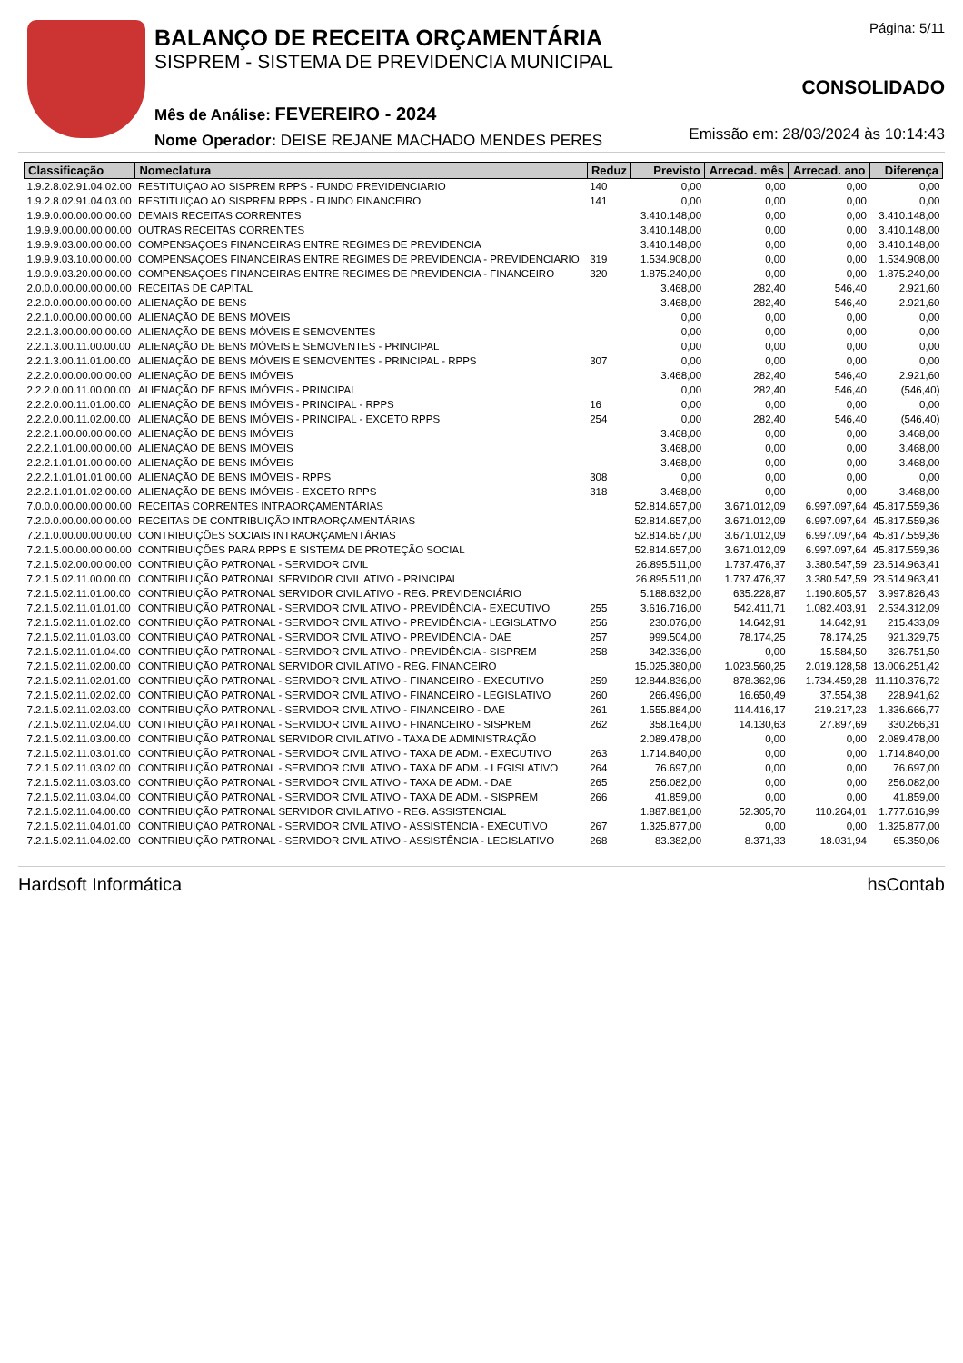BALANÇO DE RECEITA ORÇAMENTÁRIA
SISPREM - SISTEMA DE PREVIDENCIA MUNICIPAL
Mês de Análise: FEVEREIRO - 2024
Nome Operador: DEISE REJANE MACHADO MENDES PERES
Página: 5/11
CONSOLIDADO
Emissão em: 28/03/2024 às 10:14:43
| Classificação | Nomeclatura | Reduz | Previsto | Arrecad. mês | Arrecad. ano | Diferença |
| --- | --- | --- | --- | --- | --- | --- |
| 1.9.2.8.02.91.04.02.00 | RESTITUIÇAO AO SISPREM RPPS - FUNDO PREVIDENCIARIO | 140 | 0,00 | 0,00 | 0,00 | 0,00 |
| 1.9.2.8.02.91.04.03.00 | RESTITUIÇAO AO SISPREM RPPS - FUNDO FINANCEIRO | 141 | 0,00 | 0,00 | 0,00 | 0,00 |
| 1.9.9.0.00.00.00.00.00 | DEMAIS RECEITAS CORRENTES | | 3.410.148,00 | 0,00 | 0,00 | 3.410.148,00 |
| 1.9.9.9.00.00.00.00.00 | OUTRAS RECEITAS CORRENTES | | 3.410.148,00 | 0,00 | 0,00 | 3.410.148,00 |
| 1.9.9.9.03.00.00.00.00 | COMPENSAÇOES FINANCEIRAS ENTRE REGIMES DE PREVIDENCIA | | 3.410.148,00 | 0,00 | 0,00 | 3.410.148,00 |
| 1.9.9.9.03.10.00.00.00 | COMPENSAÇOES FINANCEIRAS ENTRE REGIMES DE PREVIDENCIA - PREVIDENCIARIO | 319 | 1.534.908,00 | 0,00 | 0,00 | 1.534.908,00 |
| 1.9.9.9.03.20.00.00.00 | COMPENSAÇOES FINANCEIRAS ENTRE REGIMES DE PREVIDENCIA - FINANCEIRO | 320 | 1.875.240,00 | 0,00 | 0,00 | 1.875.240,00 |
| 2.0.0.0.00.00.00.00.00 | RECEITAS DE CAPITAL | | 3.468,00 | 282,40 | 546,40 | 2.921,60 |
| 2.2.0.0.00.00.00.00.00 | ALIENAÇÃO DE BENS | | 3.468,00 | 282,40 | 546,40 | 2.921,60 |
| 2.2.1.0.00.00.00.00.00 | ALIENAÇÃO DE BENS MÓVEIS | | 0,00 | 0,00 | 0,00 | 0,00 |
| 2.2.1.3.00.00.00.00.00 | ALIENAÇÃO DE BENS MÓVEIS E SEMOVENTES | | 0,00 | 0,00 | 0,00 | 0,00 |
| 2.2.1.3.00.11.00.00.00 | ALIENAÇÃO DE BENS MÓVEIS E SEMOVENTES - PRINCIPAL | | 0,00 | 0,00 | 0,00 | 0,00 |
| 2.2.1.3.00.11.01.00.00 | ALIENAÇÃO DE BENS MÓVEIS E SEMOVENTES - PRINCIPAL - RPPS | 307 | 0,00 | 0,00 | 0,00 | 0,00 |
| 2.2.2.0.00.00.00.00.00 | ALIENAÇÃO DE BENS IMÓVEIS | | 3.468,00 | 282,40 | 546,40 | 2.921,60 |
| 2.2.2.0.00.11.00.00.00 | ALIENAÇÃO DE BENS IMÓVEIS - PRINCIPAL | | 0,00 | 282,40 | 546,40 | (546,40) |
| 2.2.2.0.00.11.01.00.00 | ALIENAÇÃO DE BENS IMÓVEIS - PRINCIPAL - RPPS | 16 | 0,00 | 0,00 | 0,00 | 0,00 |
| 2.2.2.0.00.11.02.00.00 | ALIENAÇÃO DE BENS IMÓVEIS - PRINCIPAL - EXCETO RPPS | 254 | 0,00 | 282,40 | 546,40 | (546,40) |
| 2.2.2.1.00.00.00.00.00 | ALIENAÇÃO DE BENS IMÓVEIS | | 3.468,00 | 0,00 | 0,00 | 3.468,00 |
| 2.2.2.1.01.00.00.00.00 | ALIENAÇÃO DE BENS IMÓVEIS | | 3.468,00 | 0,00 | 0,00 | 3.468,00 |
| 2.2.2.1.01.01.00.00.00 | ALIENAÇÃO DE BENS IMÓVEIS | | 3.468,00 | 0,00 | 0,00 | 3.468,00 |
| 2.2.2.1.01.01.01.00.00 | ALIENAÇÃO DE BENS IMÓVEIS - RPPS | 308 | 0,00 | 0,00 | 0,00 | 0,00 |
| 2.2.2.1.01.01.02.00.00 | ALIENAÇÃO DE BENS IMÓVEIS - EXCETO RPPS | 318 | 3.468,00 | 0,00 | 0,00 | 3.468,00 |
| 7.0.0.0.00.00.00.00.00 | RECEITAS CORRENTES INTRAORÇAMENTÁRIAS | | 52.814.657,00 | 3.671.012,09 | 6.997.097,64 | 45.817.559,36 |
| 7.2.0.0.00.00.00.00.00 | RECEITAS DE CONTRIBUIÇÃO INTRAORÇAMENTÁRIAS | | 52.814.657,00 | 3.671.012,09 | 6.997.097,64 | 45.817.559,36 |
| 7.2.1.0.00.00.00.00.00 | CONTRIBUIÇÕES SOCIAIS INTRAORÇAMENTÁRIAS | | 52.814.657,00 | 3.671.012,09 | 6.997.097,64 | 45.817.559,36 |
| 7.2.1.5.00.00.00.00.00 | CONTRIBUIÇÕES PARA RPPS E SISTEMA DE PROTEÇÃO SOCIAL | | 52.814.657,00 | 3.671.012,09 | 6.997.097,64 | 45.817.559,36 |
| 7.2.1.5.02.00.00.00.00 | CONTRIBUIÇÃO PATRONAL - SERVIDOR CIVIL | | 26.895.511,00 | 1.737.476,37 | 3.380.547,59 | 23.514.963,41 |
| 7.2.1.5.02.11.00.00.00 | CONTRIBUIÇÃO PATRONAL SERVIDOR CIVIL ATIVO - PRINCIPAL | | 26.895.511,00 | 1.737.476,37 | 3.380.547,59 | 23.514.963,41 |
| 7.2.1.5.02.11.01.00.00 | CONTRIBUIÇÃO PATRONAL SERVIDOR CIVIL ATIVO - REG. PREVIDENCIÁRIO | | 5.188.632,00 | 635.228,87 | 1.190.805,57 | 3.997.826,43 |
| 7.2.1.5.02.11.01.01.00 | CONTRIBUIÇÃO PATRONAL - SERVIDOR CIVIL ATIVO - PREVIDÊNCIA - EXECUTIVO | 255 | 3.616.716,00 | 542.411,71 | 1.082.403,91 | 2.534.312,09 |
| 7.2.1.5.02.11.01.02.00 | CONTRIBUIÇÃO PATRONAL - SERVIDOR CIVIL ATIVO - PREVIDÊNCIA - LEGISLATIVO | 256 | 230.076,00 | 14.642,91 | 14.642,91 | 215.433,09 |
| 7.2.1.5.02.11.01.03.00 | CONTRIBUIÇÃO PATRONAL - SERVIDOR CIVIL ATIVO - PREVIDÊNCIA - DAE | 257 | 999.504,00 | 78.174,25 | 78.174,25 | 921.329,75 |
| 7.2.1.5.02.11.01.04.00 | CONTRIBUIÇÃO PATRONAL - SERVIDOR CIVIL ATIVO - PREVIDÊNCIA - SISPREM | 258 | 342.336,00 | 0,00 | 15.584,50 | 326.751,50 |
| 7.2.1.5.02.11.02.00.00 | CONTRIBUIÇÃO PATRONAL SERVIDOR CIVIL ATIVO - REG. FINANCEIRO | | 15.025.380,00 | 1.023.560,25 | 2.019.128,58 | 13.006.251,42 |
| 7.2.1.5.02.11.02.01.00 | CONTRIBUIÇÃO PATRONAL - SERVIDOR CIVIL ATIVO - FINANCEIRO - EXECUTIVO | 259 | 12.844.836,00 | 878.362,96 | 1.734.459,28 | 11.110.376,72 |
| 7.2.1.5.02.11.02.02.00 | CONTRIBUIÇÃO PATRONAL - SERVIDOR CIVIL ATIVO - FINANCEIRO - LEGISLATIVO | 260 | 266.496,00 | 16.650,49 | 37.554,38 | 228.941,62 |
| 7.2.1.5.02.11.02.03.00 | CONTRIBUIÇÃO PATRONAL - SERVIDOR CIVIL ATIVO - FINANCEIRO - DAE | 261 | 1.555.884,00 | 114.416,17 | 219.217,23 | 1.336.666,77 |
| 7.2.1.5.02.11.02.04.00 | CONTRIBUIÇÃO PATRONAL - SERVIDOR CIVIL ATIVO - FINANCEIRO - SISPREM | 262 | 358.164,00 | 14.130,63 | 27.897,69 | 330.266,31 |
| 7.2.1.5.02.11.03.00.00 | CONTRIBUIÇÃO PATRONAL SERVIDOR CIVIL ATIVO - TAXA DE ADMINISTRAÇÃO | | 2.089.478,00 | 0,00 | 0,00 | 2.089.478,00 |
| 7.2.1.5.02.11.03.01.00 | CONTRIBUIÇÃO PATRONAL - SERVIDOR CIVIL ATIVO - TAXA DE ADM. - EXECUTIVO | 263 | 1.714.840,00 | 0,00 | 0,00 | 1.714.840,00 |
| 7.2.1.5.02.11.03.02.00 | CONTRIBUIÇÃO PATRONAL - SERVIDOR CIVIL ATIVO - TAXA DE ADM. - LEGISLATIVO | 264 | 76.697,00 | 0,00 | 0,00 | 76.697,00 |
| 7.2.1.5.02.11.03.03.00 | CONTRIBUIÇÃO PATRONAL - SERVIDOR CIVIL ATIVO - TAXA DE ADM. - DAE | 265 | 256.082,00 | 0,00 | 0,00 | 256.082,00 |
| 7.2.1.5.02.11.03.04.00 | CONTRIBUIÇÃO PATRONAL - SERVIDOR CIVIL ATIVO - TAXA DE ADM. - SISPREM | 266 | 41.859,00 | 0,00 | 0,00 | 41.859,00 |
| 7.2.1.5.02.11.04.00.00 | CONTRIBUIÇÃO PATRONAL SERVIDOR CIVIL ATIVO - REG. ASSISTENCIAL | | 1.887.881,00 | 52.305,70 | 110.264,01 | 1.777.616,99 |
| 7.2.1.5.02.11.04.01.00 | CONTRIBUIÇÃO PATRONAL - SERVIDOR CIVIL ATIVO - ASSISTÊNCIA - EXECUTIVO | 267 | 1.325.877,00 | 0,00 | 0,00 | 1.325.877,00 |
| 7.2.1.5.02.11.04.02.00 | CONTRIBUIÇÃO PATRONAL - SERVIDOR CIVIL ATIVO - ASSISTÊNCIA - LEGISLATIVO | 268 | 83.382,00 | 8.371,33 | 18.031,94 | 65.350,06 |
Hardsoft Informática hsContab